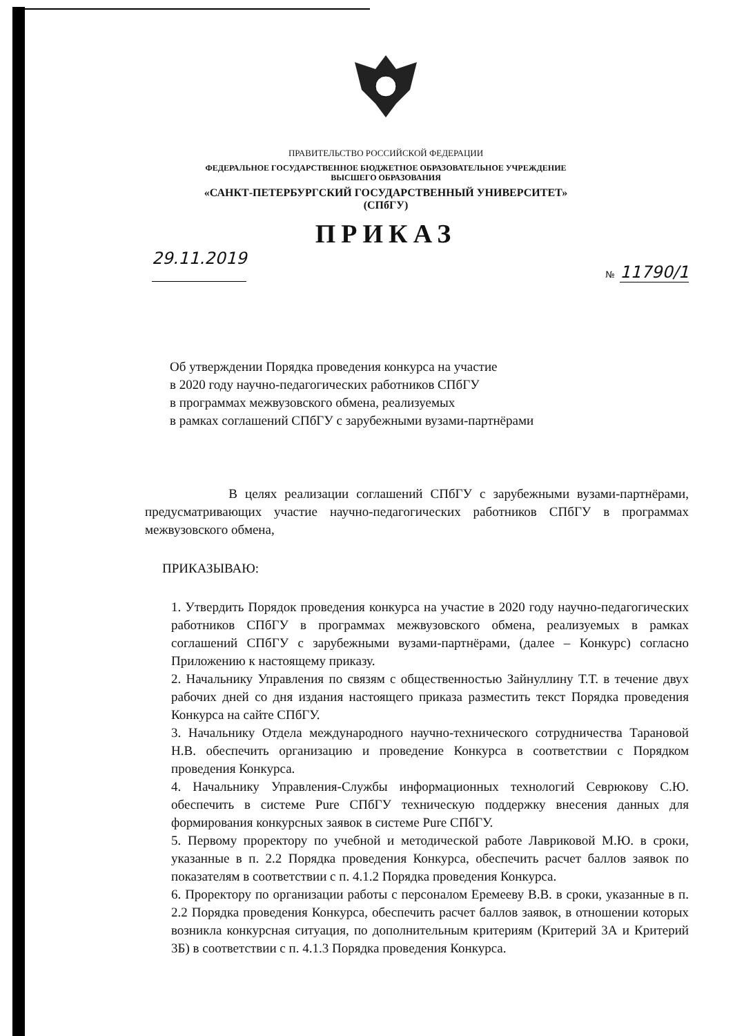ПРАВИТЕЛЬСТВО РОССИЙСКОЙ ФЕДЕРАЦИИ
ФЕДЕРАЛЬНОЕ ГОСУДАРСТВЕННОЕ БЮДЖЕТНОЕ ОБРАЗОВАТЕЛЬНОЕ УЧРЕЖДЕНИЕ
ВЫСШЕГО ОБРАЗОВАНИЯ
«САНКТ-ПЕТЕРБУРГСКИЙ ГОСУДАРСТВЕННЫЙ УНИВЕРСИТЕТ»
(СПбГУ)
ПРИКАЗ
29.11.2019 № 11790/1
Об утверждении Порядка проведения конкурса на участие
в 2020 году научно-педагогических работников СПбГУ
в программах межвузовского обмена, реализуемых
в рамках соглашений СПбГУ с зарубежными вузами-партнёрами
В целях реализации соглашений СПбГУ с зарубежными вузами-партнёрами, предусматривающих участие научно-педагогических работников СПбГУ в программах межвузовского обмена,
ПРИКАЗЫВАЮ:
1. Утвердить Порядок проведения конкурса на участие в 2020 году научно-педагогических работников СПбГУ в программах межвузовского обмена, реализуемых в рамках соглашений СПбГУ с зарубежными вузами-партнёрами, (далее – Конкурс) согласно Приложению к настоящему приказу.
2. Начальнику Управления по связям с общественностью Зайнуллину Т.Т. в течение двух рабочих дней со дня издания настоящего приказа разместить текст Порядка проведения Конкурса на сайте СПбГУ.
3. Начальнику Отдела международного научно-технического сотрудничества Тарановой Н.В. обеспечить организацию и проведение Конкурса в соответствии с Порядком проведения Конкурса.
4. Начальнику Управления-Службы информационных технологий Севрюкову С.Ю. обеспечить в системе Pure СПбГУ техническую поддержку внесения данных для формирования конкурсных заявок в системе Pure СПбГУ.
5. Первому проректору по учебной и методической работе Лавриковой М.Ю. в сроки, указанные в п. 2.2 Порядка проведения Конкурса, обеспечить расчет баллов заявок по показателям в соответствии с п. 4.1.2 Порядка проведения Конкурса.
6. Проректору по организации работы с персоналом Еремееву В.В. в сроки, указанные в п. 2.2 Порядка проведения Конкурса, обеспечить расчет баллов заявок, в отношении которых возникла конкурсная ситуация, по дополнительным критериям (Критерий 3А и Критерий 3Б) в соответствии с п. 4.1.3 Порядка проведения Конкурса.